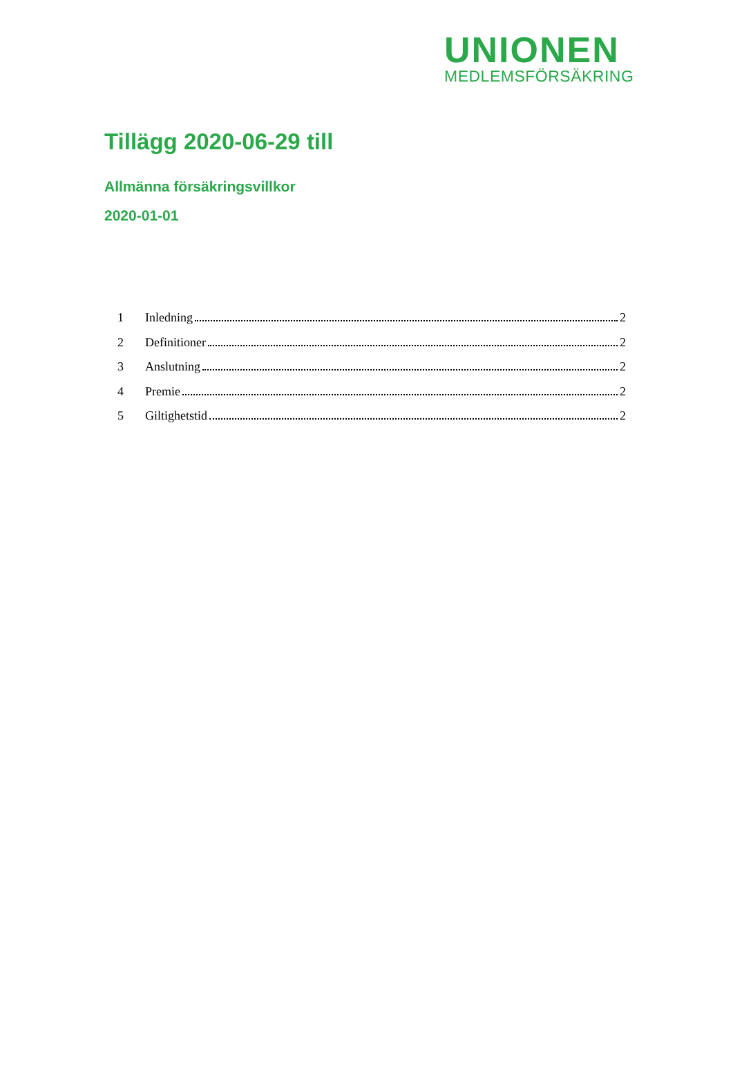UNIONEN
MEDLEMSFÖRSÄKRING
Tillägg 2020-06-29 till
Allmänna försäkringsvillkor
2020-01-01
1 Inledning 2
2 Definitioner 2
3 Anslutning 2
4 Premie 2
5 Giltighetstid 2